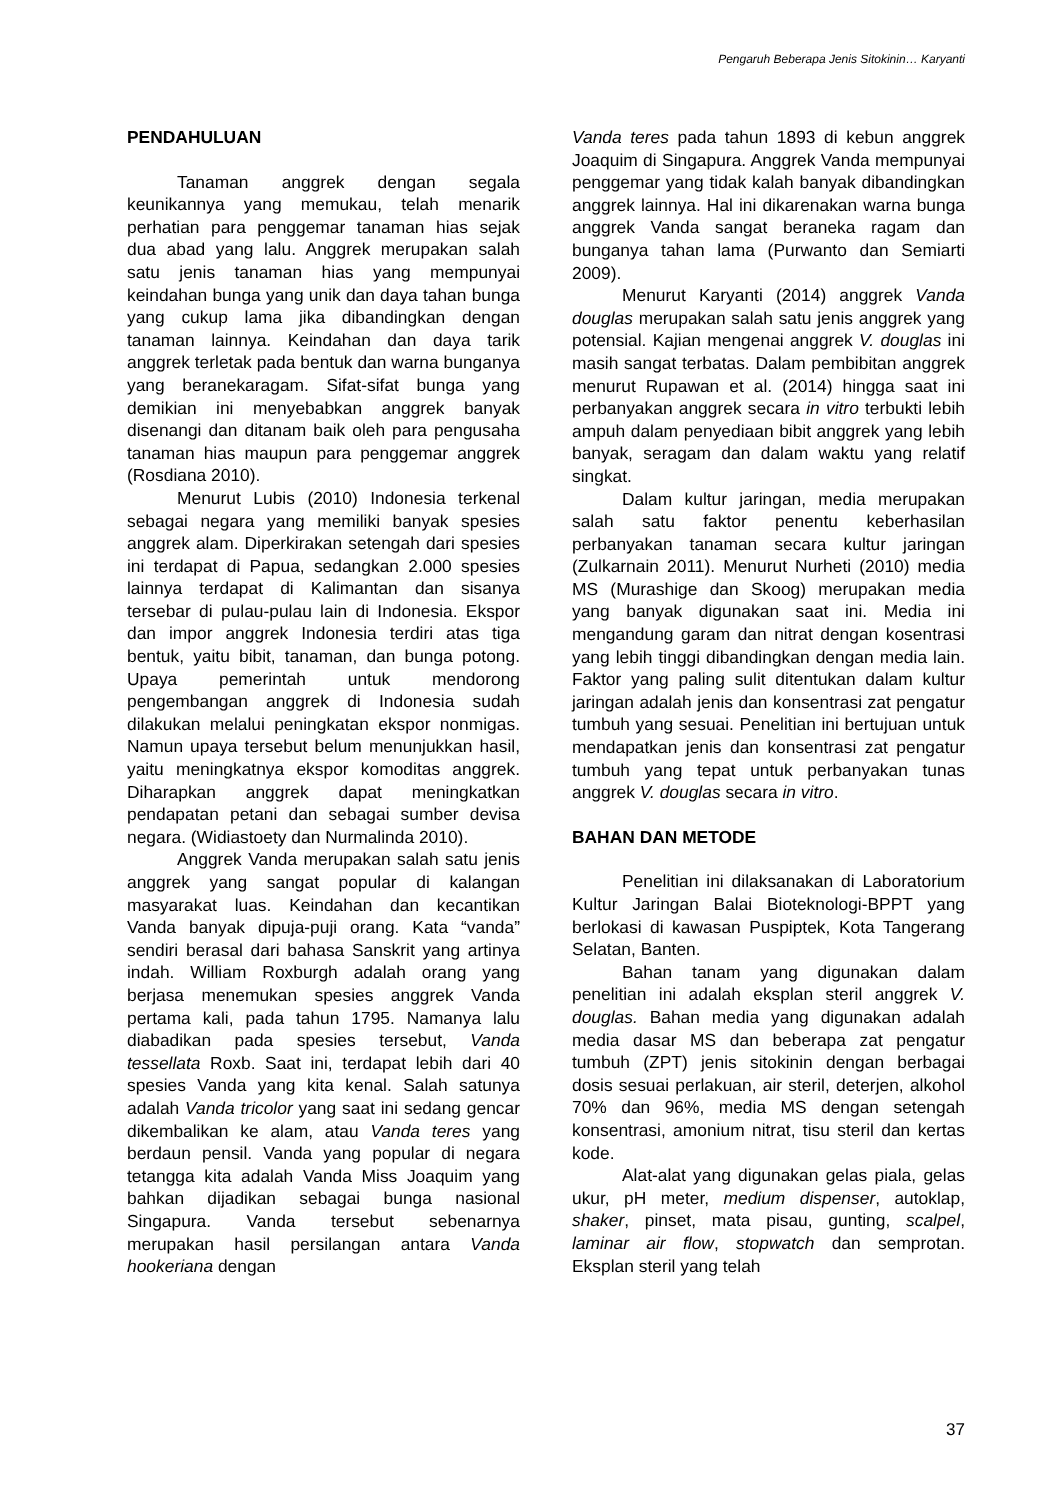Pengaruh Beberapa Jenis Sitokinin… Karyanti
PENDAHULUAN
Tanaman anggrek dengan segala keunikannya yang memukau, telah menarik perhatian para penggemar tanaman hias sejak dua abad yang lalu. Anggrek merupakan salah satu jenis tanaman hias yang mempunyai keindahan bunga yang unik dan daya tahan bunga yang cukup lama jika dibandingkan dengan tanaman lainnya. Keindahan dan daya tarik anggrek terletak pada bentuk dan warna bunganya yang beranekaragam. Sifat-sifat bunga yang demikian ini menyebabkan anggrek banyak disenangi dan ditanam baik oleh para pengusaha tanaman hias maupun para penggemar anggrek (Rosdiana 2010).
Menurut Lubis (2010) Indonesia terkenal sebagai negara yang memiliki banyak spesies anggrek alam. Diperkirakan setengah dari spesies ini terdapat di Papua, sedangkan 2.000 spesies lainnya terdapat di Kalimantan dan sisanya tersebar di pulau-pulau lain di Indonesia. Ekspor dan impor anggrek Indonesia terdiri atas tiga bentuk, yaitu bibit, tanaman, dan bunga potong. Upaya pemerintah untuk mendorong pengembangan anggrek di Indonesia sudah dilakukan melalui peningkatan ekspor nonmigas. Namun upaya tersebut belum menunjukkan hasil, yaitu meningkatnya ekspor komoditas anggrek. Diharapkan anggrek dapat meningkatkan pendapatan petani dan sebagai sumber devisa negara. (Widiastoety dan Nurmalinda 2010).
Anggrek Vanda merupakan salah satu jenis anggrek yang sangat popular di kalangan masyarakat luas. Keindahan dan kecantikan Vanda banyak dipuja-puji orang. Kata “vanda” sendiri berasal dari bahasa Sanskrit yang artinya indah. William Roxburgh adalah orang yang berjasa menemukan spesies anggrek Vanda pertama kali, pada tahun 1795. Namanya lalu diabadikan pada spesies tersebut, Vanda tessellata Roxb. Saat ini, terdapat lebih dari 40 spesies Vanda yang kita kenal. Salah satunya adalah Vanda tricolor yang saat ini sedang gencar dikembalikan ke alam, atau Vanda teres yang berdaun pensil. Vanda yang popular di negara tetangga kita adalah Vanda Miss Joaquim yang bahkan dijadikan sebagai bunga nasional Singapura. Vanda tersebut sebenarnya merupakan hasil persilangan antara Vanda hookeriana dengan
Vanda teres pada tahun 1893 di kebun anggrek Joaquim di Singapura. Anggrek Vanda mempunyai penggemar yang tidak kalah banyak dibandingkan anggrek lainnya. Hal ini dikarenakan warna bunga anggrek Vanda sangat beraneka ragam dan bunganya tahan lama (Purwanto dan Semiarti 2009).
Menurut Karyanti (2014) anggrek Vanda douglas merupakan salah satu jenis anggrek yang potensial. Kajian mengenai anggrek V. douglas ini masih sangat terbatas. Dalam pembibitan anggrek menurut Rupawan et al. (2014) hingga saat ini perbanyakan anggrek secara in vitro terbukti lebih ampuh dalam penyediaan bibit anggrek yang lebih banyak, seragam dan dalam waktu yang relatif singkat.
Dalam kultur jaringan, media merupakan salah satu faktor penentu keberhasilan perbanyakan tanaman secara kultur jaringan (Zulkarnain 2011). Menurut Nurheti (2010) media MS (Murashige dan Skoog) merupakan media yang banyak digunakan saat ini. Media ini mengandung garam dan nitrat dengan kosentrasi yang lebih tinggi dibandingkan dengan media lain. Faktor yang paling sulit ditentukan dalam kultur jaringan adalah jenis dan konsentrasi zat pengatur tumbuh yang sesuai. Penelitian ini bertujuan untuk mendapatkan jenis dan konsentrasi zat pengatur tumbuh yang tepat untuk perbanyakan tunas anggrek V. douglas secara in vitro.
BAHAN DAN METODE
Penelitian ini dilaksanakan di Laboratorium Kultur Jaringan Balai Bioteknologi-BPPT yang berlokasi di kawasan Puspiptek, Kota Tangerang Selatan, Banten.
Bahan tanam yang digunakan dalam penelitian ini adalah eksplan steril anggrek V. douglas. Bahan media yang digunakan adalah media dasar MS dan beberapa zat pengatur tumbuh (ZPT) jenis sitokinin dengan berbagai dosis sesuai perlakuan, air steril, deterjen, alkohol 70% dan 96%, media MS dengan setengah konsentrasi, amonium nitrat, tisu steril dan kertas kode.
Alat-alat yang digunakan gelas piala, gelas ukur, pH meter, medium dispenser, autoklap, shaker, pinset, mata pisau, gunting, scalpel, laminar air flow, stopwatch dan semprotan. Eksplan steril yang telah
37